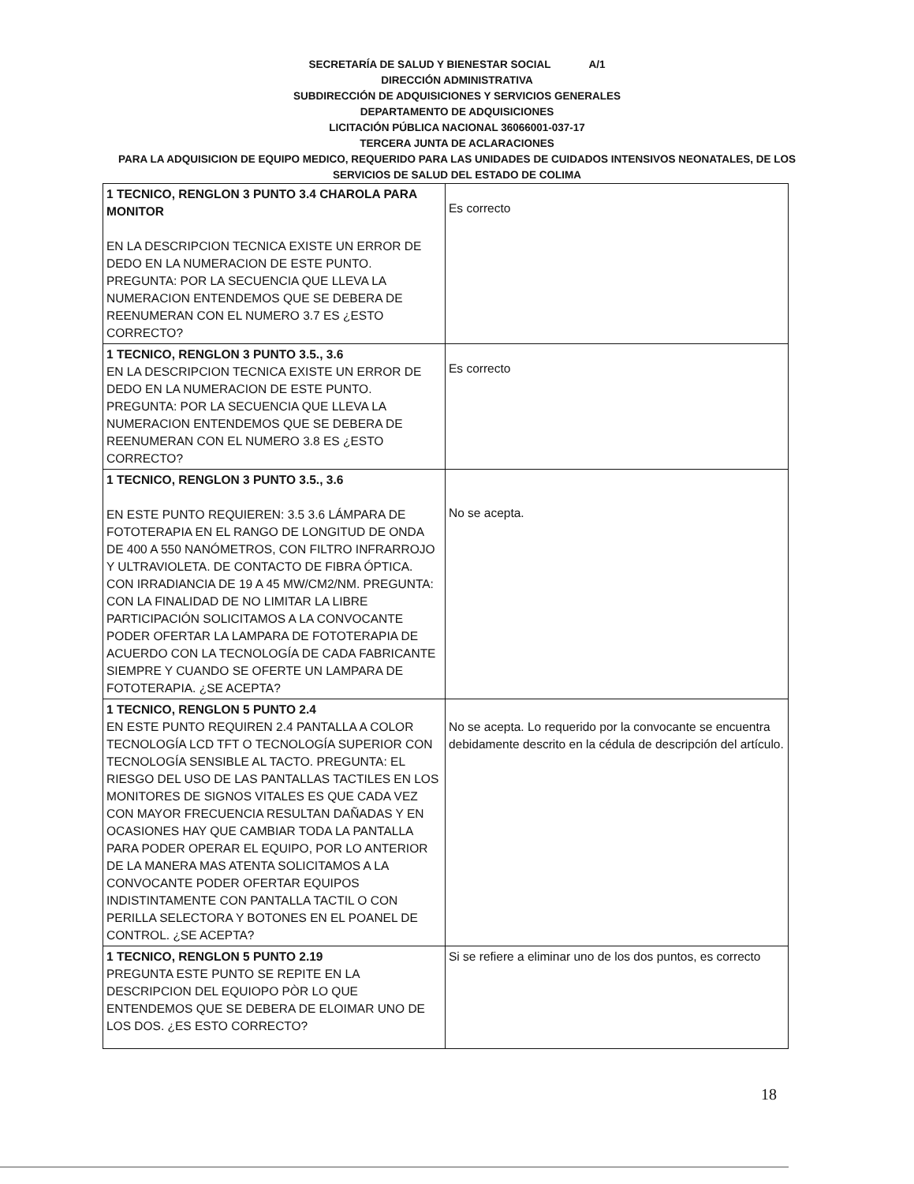SECRETARÍA DE SALUD Y BIENESTAR SOCIAL A/1
DIRECCIÓN ADMINISTRATIVA
SUBDIRECCIÓN DE ADQUISICIONES Y SERVICIOS GENERALES
DEPARTAMENTO DE ADQUISICIONES
LICITACIÓN PÚBLICA NACIONAL 36066001-037-17
TERCERA JUNTA DE ACLARACIONES
PARA LA ADQUISICION DE EQUIPO MEDICO, REQUERIDO PARA LAS UNIDADES DE CUIDADOS INTENSIVOS NEONATALES, DE LOS SERVICIOS DE SALUD DEL ESTADO DE COLIMA
| 1 TECNICO, RENGLON 3 PUNTO 3.4 CHAROLA PARA MONITOR EN LA DESCRIPCION TECNICA EXISTE UN ERROR DE DEDO EN LA NUMERACION DE ESTE PUNTO. PREGUNTA: POR LA SECUENCIA QUE LLEVA LA NUMERACION ENTENDEMOS QUE SE DEBERA DE REENUMERAN CON EL NUMERO 3.7 ES ¿ESTO CORRECTO? | Es correcto |
| 1 TECNICO, RENGLON 3 PUNTO 3.5., 3.6 EN LA DESCRIPCION TECNICA EXISTE UN ERROR DE DEDO EN LA NUMERACION DE ESTE PUNTO. PREGUNTA: POR LA SECUENCIA QUE LLEVA LA NUMERACION ENTENDEMOS QUE SE DEBERA DE REENUMERAN CON EL NUMERO 3.8 ES ¿ESTO CORRECTO? | Es correcto |
| 1 TECNICO, RENGLON 3 PUNTO 3.5., 3.6 EN ESTE PUNTO REQUIEREN: 3.5 3.6 LÁMPARA DE FOTOTERAPIA EN EL RANGO DE LONGITUD DE ONDA DE 400 A 550 NANÓMETROS, CON FILTRO INFRARROJO Y ULTRAVIOLETA. DE CONTACTO DE FIBRA ÓPTICA. CON IRRADIANCIA DE 19 A 45 MW/CM2/NM. PREGUNTA: CON LA FINALIDAD DE NO LIMITAR LA LIBRE PARTICIPACIÓN SOLICITAMOS A LA CONVOCANTE PODER OFERTAR LA LAMPARA DE FOTOTERAPIA DE ACUERDO CON LA TECNOLOGÍA DE CADA FABRICANTE SIEMPRE Y CUANDO SE OFERTE UN LAMPARA DE FOTOTERAPIA. ¿SE ACEPTA? | No se acepta. |
| 1 TECNICO, RENGLON 5 PUNTO 2.4 EN ESTE PUNTO REQUIREN 2.4 PANTALLA A COLOR TECNOLOGÍA LCD TFT O TECNOLOGÍA SUPERIOR CON TECNOLOGÍA SENSIBLE AL TACTO. PREGUNTA: EL RIESGO DEL USO DE LAS PANTALLAS TACTILES EN LOS MONITORES DE SIGNOS VITALES ES QUE CADA VEZ CON MAYOR FRECUENCIA RESULTAN DAÑADAS Y EN OCASIONES HAY QUE CAMBIAR TODA LA PANTALLA PARA PODER OPERAR EL EQUIPO, POR LO ANTERIOR DE LA MANERA MAS ATENTA SOLICITAMOS A LA CONVOCANTE PODER OFERTAR EQUIPOS INDISTINTAMENTE CON PANTALLA TACTIL O CON PERILLA SELECTORA Y BOTONES EN EL POANEL DE CONTROL. ¿SE ACEPTA? | No se acepta. Lo requerido por la convocante se encuentra debidamente descrito en la cédula de descripción del artículo. |
| 1 TECNICO, RENGLON 5 PUNTO 2.19 PREGUNTA ESTE PUNTO SE REPITE EN LA DESCRIPCION DEL EQUIOPO PÒR LO QUE ENTENDEMOS QUE SE DEBERA DE ELOIMAR UNO DE LOS DOS. ¿ES ESTO CORRECTO? | Si se refiere a eliminar uno de los dos puntos, es correcto |
18